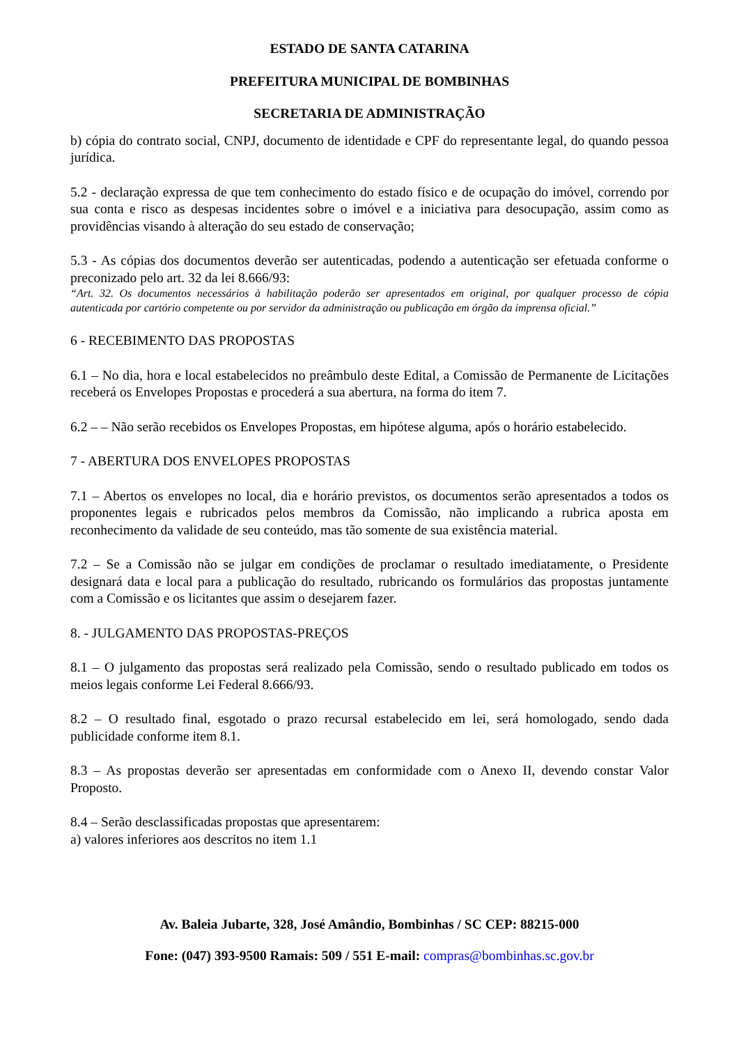ESTADO DE SANTA CATARINA
PREFEITURA MUNICIPAL DE BOMBINHAS
SECRETARIA DE ADMINISTRAÇÃO
b) cópia do contrato social, CNPJ, documento de identidade e CPF do representante legal, do quando pessoa jurídica.
5.2 - declaração expressa de que tem conhecimento do estado físico e de ocupação do imóvel, correndo por sua conta e risco as despesas incidentes sobre o imóvel e a iniciativa para desocupação, assim como as providências visando à alteração do seu estado de conservação;
5.3 - As cópias dos documentos deverão ser autenticadas, podendo a autenticação ser efetuada conforme o preconizado pelo art. 32 da lei 8.666/93:
“Art. 32. Os documentos necessários à habilitação poderão ser apresentados em original, por qualquer processo de cópia autenticada por cartório competente ou por servidor da administração ou publicação em órgão da imprensa oficial.”
6 - RECEBIMENTO DAS PROPOSTAS
6.1 – No dia, hora e local estabelecidos no preâmbulo deste Edital, a Comissão de Permanente de Licitações receberá os Envelopes Propostas e procederá a sua abertura, na forma do item 7.
6.2 – – Não serão recebidos os Envelopes Propostas, em hipótese alguma, após o horário estabelecido.
7 - ABERTURA DOS ENVELOPES PROPOSTAS
7.1 – Abertos os envelopes no local, dia e horário previstos, os documentos serão apresentados a todos os proponentes legais e rubricados pelos membros da Comissão, não implicando a rubrica aposta em reconhecimento da validade de seu conteúdo, mas tão somente de sua existência material.
7.2 – Se a Comissão não se julgar em condições de proclamar o resultado imediatamente, o Presidente designará data e local para a publicação do resultado, rubricando os formulários das propostas juntamente com a Comissão e os licitantes que assim o desejarem fazer.
8. - JULGAMENTO DAS PROPOSTAS-PREÇOS
8.1 – O julgamento das propostas será realizado pela Comissão, sendo o resultado publicado em todos os meios legais conforme Lei Federal 8.666/93.
8.2 – O resultado final, esgotado o prazo recursal estabelecido em lei, será homologado, sendo dada publicidade conforme item 8.1.
8.3 – As propostas deverão ser apresentadas em conformidade com o Anexo II, devendo constar Valor Proposto.
8.4 – Serão desclassificadas propostas que apresentarem:
a) valores inferiores aos descritos no item 1.1
Av. Baleia Jubarte, 328, José Amândio, Bombinhas / SC CEP: 88215-000
Fone: (047) 393-9500 Ramais: 509 / 551 E-mail: compras@bombinhas.sc.gov.br